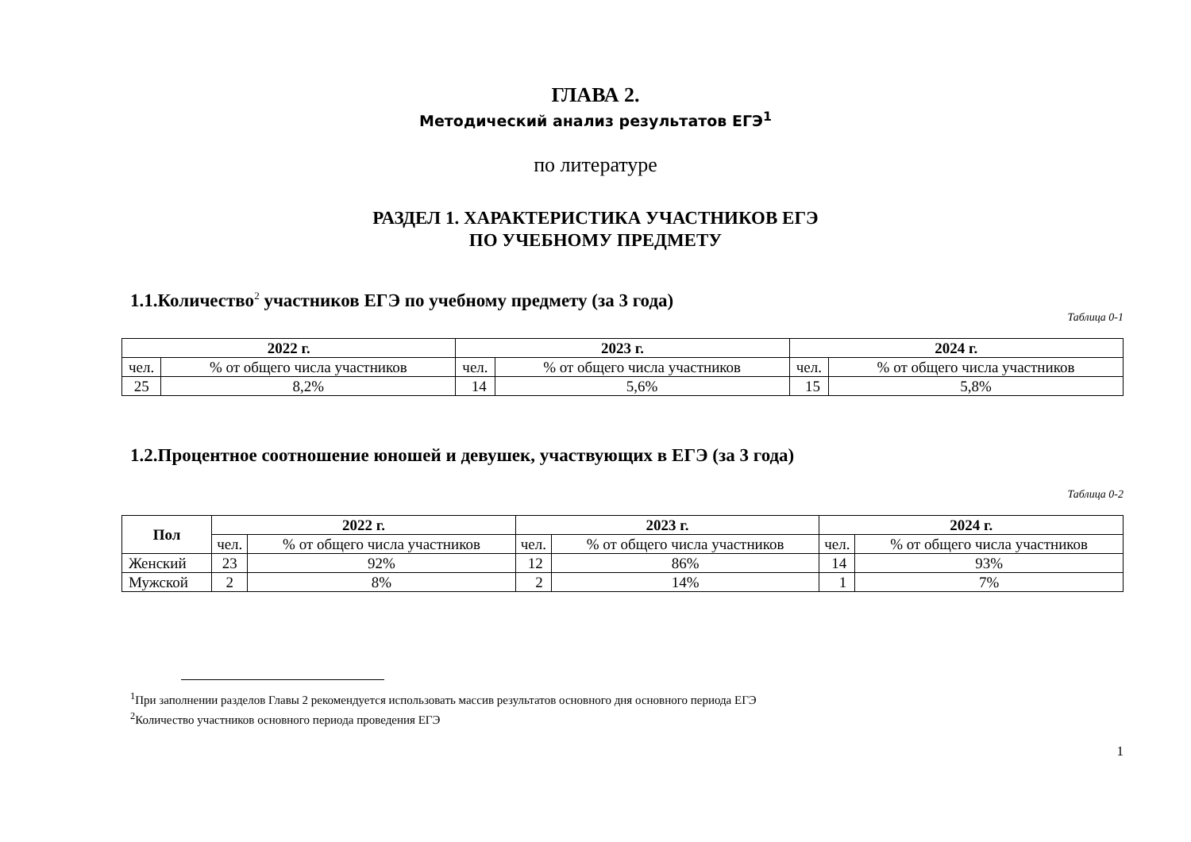ГЛАВА 2.
Методический анализ результатов ЕГЭ<sup>1</sup>
по литературе
РАЗДЕЛ 1. ХАРАКТЕРИСТИКА УЧАСТНИКОВ ЕГЭ
ПО УЧЕБНОМУ ПРЕДМЕТУ
1.1.Количество<sup>2</sup> участников ЕГЭ по учебному предмету (за 3 года)
Таблица 0-1
| 2022 г. | | 2023 г. | | 2024 г. | |
| --- | --- | --- | --- | --- | --- |
| чел. | % от общего числа участников | чел. | % от общего числа участников | чел. | % от общего числа участников |
| 25 | 8,2% | 14 | 5,6% | 15 | 5,8% |
1.2.Процентное соотношение юношей и девушек, участвующих в ЕГЭ (за 3 года)
Таблица 0-2
| Пол | 2022 г. | | 2023 г. | | 2024 г. | |
| --- | --- | --- | --- | --- | --- | --- |
| | чел. | % от общего числа участников | чел. | % от общего числа участников | чел. | % от общего числа участников |
| Женский | 23 | 92% | 12 | 86% | 14 | 93% |
| Мужской | 2 | 8% | 2 | 14% | 1 | 7% |
<sup>1</sup> При заполнении разделов Главы 2 рекомендуется использовать массив результатов основного дня основного периода ЕГЭ
<sup>2</sup> Количество участников основного периода проведения ЕГЭ
1